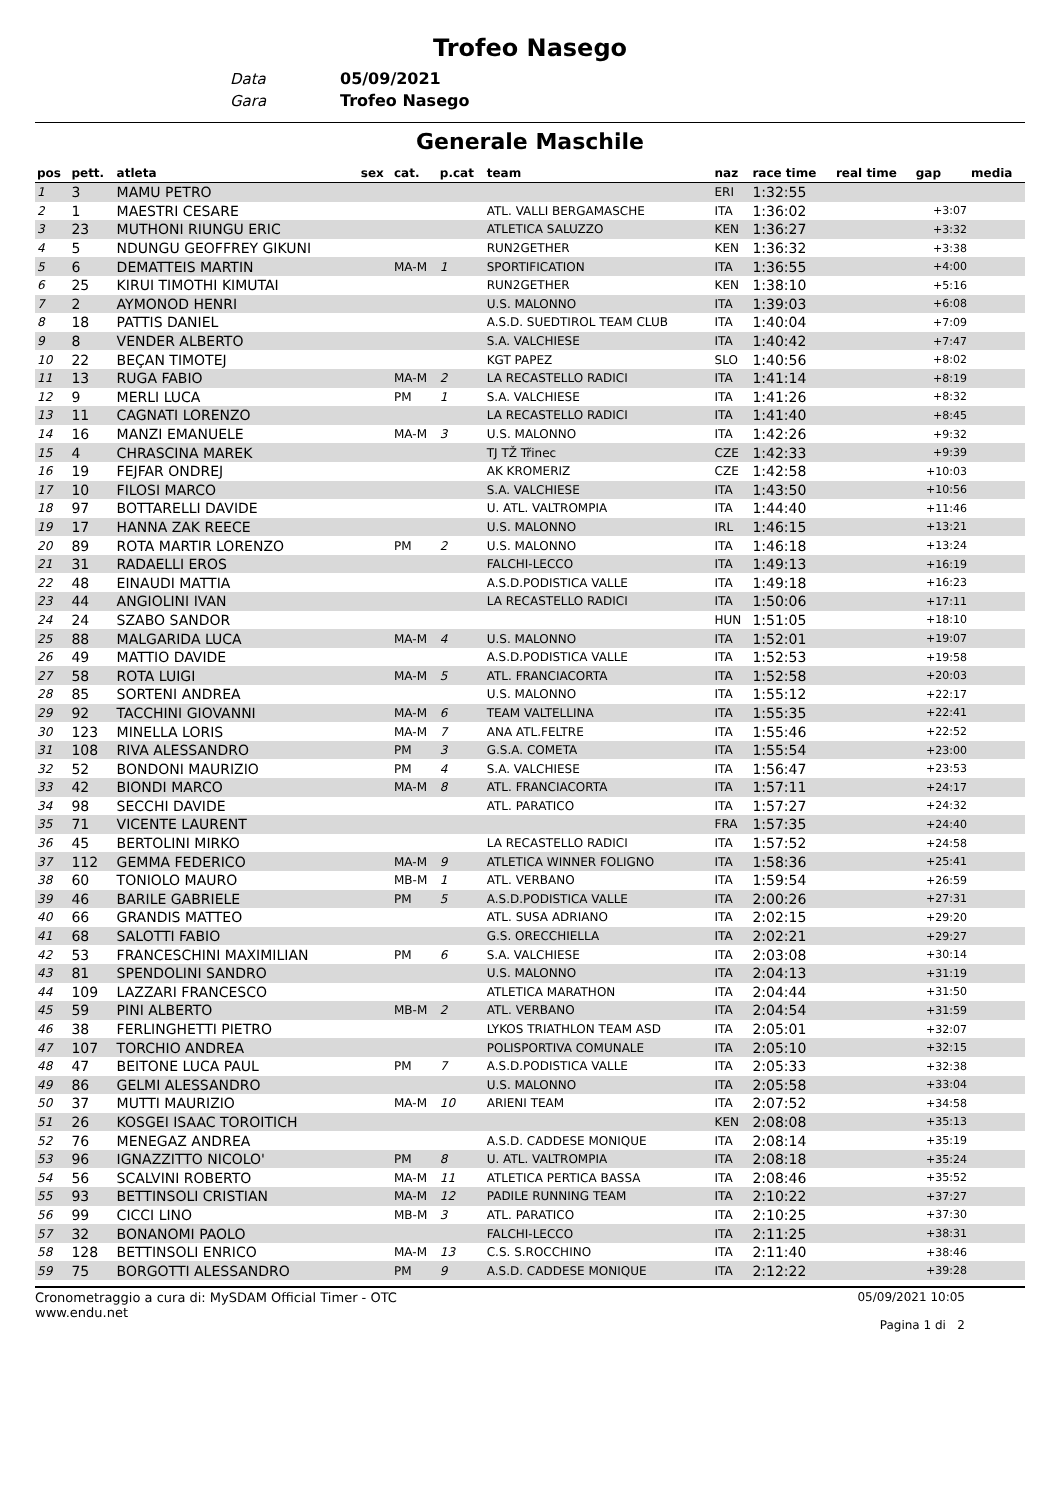Trofeo Nasego
Data 05/09/2021
Gara Trofeo Nasego
Generale Maschile
| pos | pett. | atleta | sex | cat. | p.cat | team | naz | race time | real time | gap | media |
| --- | --- | --- | --- | --- | --- | --- | --- | --- | --- | --- | --- |
| 1 | 3 | MAMU PETRO | | | | | ERI | 1:32:55 | | | |
| 2 | 1 | MAESTRI CESARE | | | | ATL. VALLI BERGAMASCHE | ITA | 1:36:02 | | +3:07 | |
| 3 | 23 | MUTHONI RIUNGU ERIC | | | | ATLETICA SALUZZO | KEN | 1:36:27 | | +3:32 | |
| 4 | 5 | NDUNGU GEOFFREY GIKUNI | | | | RUN2GETHER | KEN | 1:36:32 | | +3:38 | |
| 5 | 6 | DEMATTEIS MARTIN | | MA-M | 1 | SPORTIFICATION | ITA | 1:36:55 | | +4:00 | |
| 6 | 25 | KIRUI TIMOTHI KIMUTAI | | | | RUN2GETHER | KEN | 1:38:10 | | +5:16 | |
| 7 | 2 | AYMONOD HENRI | | | | U.S. MALONNO | ITA | 1:39:03 | | +6:08 | |
| 8 | 18 | PATTIS DANIEL | | | | A.S.D. SUEDTIROL TEAM CLUB | ITA | 1:40:04 | | +7:09 | |
| 9 | 8 | VENDER ALBERTO | | | | S.A. VALCHIESE | ITA | 1:40:42 | | +7:47 | |
| 10 | 22 | BEÇAN TIMOTEJ | | | | KGT PAPEZ | SLO | 1:40:56 | | +8:02 | |
| 11 | 13 | RUGA FABIO | | MA-M | 2 | LA RECASTELLO RADICI | ITA | 1:41:14 | | +8:19 | |
| 12 | 9 | MERLI LUCA | | PM | 1 | S.A. VALCHIESE | ITA | 1:41:26 | | +8:32 | |
| 13 | 11 | CAGNATI LORENZO | | | | LA RECASTELLO RADICI | ITA | 1:41:40 | | +8:45 | |
| 14 | 16 | MANZI EMANUELE | | MA-M | 3 | U.S. MALONNO | ITA | 1:42:26 | | +9:32 | |
| 15 | 4 | CHRASCINA MAREK | | | | TJ TŽ Třinec | CZE | 1:42:33 | | +9:39 | |
| 16 | 19 | FEJFAR ONDREJ | | | | AK KROMERIZ | CZE | 1:42:58 | | +10:03 | |
| 17 | 10 | FILOSI MARCO | | | | S.A. VALCHIESE | ITA | 1:43:50 | | +10:56 | |
| 18 | 97 | BOTTARELLI DAVIDE | | | | U. ATL. VALTROMPIA | ITA | 1:44:40 | | +11:46 | |
| 19 | 17 | HANNA ZAK REECE | | | | U.S. MALONNO | IRL | 1:46:15 | | +13:21 | |
| 20 | 89 | ROTA MARTIR LORENZO | | PM | 2 | U.S. MALONNO | ITA | 1:46:18 | | +13:24 | |
| 21 | 31 | RADAELLI EROS | | | | FALCHI-LECCO | ITA | 1:49:13 | | +16:19 | |
| 22 | 48 | EINAUDI MATTIA | | | | A.S.D.PODISTICA VALLE | ITA | 1:49:18 | | +16:23 | |
| 23 | 44 | ANGIOLINI IVAN | | | | LA RECASTELLO RADICI | ITA | 1:50:06 | | +17:11 | |
| 24 | 24 | SZABO SANDOR | | | | | HUN | 1:51:05 | | +18:10 | |
| 25 | 88 | MALGARIDA LUCA | | MA-M | 4 | U.S. MALONNO | ITA | 1:52:01 | | +19:07 | |
| 26 | 49 | MATTIO DAVIDE | | | | A.S.D.PODISTICA VALLE | ITA | 1:52:53 | | +19:58 | |
| 27 | 58 | ROTA LUIGI | | MA-M | 5 | ATL. FRANCIACORTA | ITA | 1:52:58 | | +20:03 | |
| 28 | 85 | SORTENI ANDREA | | | | U.S. MALONNO | ITA | 1:55:12 | | +22:17 | |
| 29 | 92 | TACCHINI GIOVANNI | | MA-M | 6 | TEAM VALTELLINA | ITA | 1:55:35 | | +22:41 | |
| 30 | 123 | MINELLA LORIS | | MA-M | 7 | ANA ATL.FELTRE | ITA | 1:55:46 | | +22:52 | |
| 31 | 108 | RIVA ALESSANDRO | | PM | 3 | G.S.A. COMETA | ITA | 1:55:54 | | +23:00 | |
| 32 | 52 | BONDONI MAURIZIO | | PM | 4 | S.A. VALCHIESE | ITA | 1:56:47 | | +23:53 | |
| 33 | 42 | BIONDI MARCO | | MA-M | 8 | ATL. FRANCIACORTA | ITA | 1:57:11 | | +24:17 | |
| 34 | 98 | SECCHI DAVIDE | | | | ATL. PARATICO | ITA | 1:57:27 | | +24:32 | |
| 35 | 71 | VICENTE LAURENT | | | | | FRA | 1:57:35 | | +24:40 | |
| 36 | 45 | BERTOLINI MIRKO | | | | LA RECASTELLO RADICI | ITA | 1:57:52 | | +24:58 | |
| 37 | 112 | GEMMA FEDERICO | | MA-M | 9 | ATLETICA WINNER FOLIGNO | ITA | 1:58:36 | | +25:41 | |
| 38 | 60 | TONIOLO MAURO | | MB-M | 1 | ATL. VERBANO | ITA | 1:59:54 | | +26:59 | |
| 39 | 46 | BARILE GABRIELE | | PM | 5 | A.S.D.PODISTICA VALLE | ITA | 2:00:26 | | +27:31 | |
| 40 | 66 | GRANDIS MATTEO | | | | ATL. SUSA ADRIANO | ITA | 2:02:15 | | +29:20 | |
| 41 | 68 | SALOTTI FABIO | | | | G.S. ORECCHIELLA | ITA | 2:02:21 | | +29:27 | |
| 42 | 53 | FRANCESCHINI MAXIMILIAN | | PM | 6 | S.A. VALCHIESE | ITA | 2:03:08 | | +30:14 | |
| 43 | 81 | SPENDOLINI SANDRO | | | | U.S. MALONNO | ITA | 2:04:13 | | +31:19 | |
| 44 | 109 | LAZZARI FRANCESCO | | | | ATLETICA MARATHON | ITA | 2:04:44 | | +31:50 | |
| 45 | 59 | PINI ALBERTO | | MB-M | 2 | ATL. VERBANO | ITA | 2:04:54 | | +31:59 | |
| 46 | 38 | FERLINGHETTI PIETRO | | | | LYKOS TRIATHLON TEAM ASD | ITA | 2:05:01 | | +32:07 | |
| 47 | 107 | TORCHIO ANDREA | | | | POLISPORTIVA COMUNALE | ITA | 2:05:10 | | +32:15 | |
| 48 | 47 | BEITONE LUCA PAUL | | PM | 7 | A.S.D.PODISTICA VALLE | ITA | 2:05:33 | | +32:38 | |
| 49 | 86 | GELMI ALESSANDRO | | | | U.S. MALONNO | ITA | 2:05:58 | | +33:04 | |
| 50 | 37 | MUTTI MAURIZIO | | MA-M | 10 | ARIENI TEAM | ITA | 2:07:52 | | +34:58 | |
| 51 | 26 | KOSGEI ISAAC TOROITICH | | | | | KEN | 2:08:08 | | +35:13 | |
| 52 | 76 | MENEGAZ ANDREA | | | | A.S.D. CADDESE MONIQUE | ITA | 2:08:14 | | +35:19 | |
| 53 | 96 | IGNAZZITTO NICOLO' | | PM | 8 | U. ATL. VALTROMPIA | ITA | 2:08:18 | | +35:24 | |
| 54 | 56 | SCALVINI ROBERTO | | MA-M | 11 | ATLETICA PERTICA BASSA | ITA | 2:08:46 | | +35:52 | |
| 55 | 93 | BETTINSOLI CRISTIAN | | MA-M | 12 | PADILE RUNNING TEAM | ITA | 2:10:22 | | +37:27 | |
| 56 | 99 | CICCI LINO | | MB-M | 3 | ATL. PARATICO | ITA | 2:10:25 | | +37:30 | |
| 57 | 32 | BONANOMI PAOLO | | | | FALCHI-LECCO | ITA | 2:11:25 | | +38:31 | |
| 58 | 128 | BETTINSOLI ENRICO | | MA-M | 13 | C.S. S.ROCCHINO | ITA | 2:11:40 | | +38:46 | |
| 59 | 75 | BORGOTTI ALESSANDRO | | PM | 9 | A.S.D. CADDESE MONIQUE | ITA | 2:12:22 | | +39:28 | |
Cronometraggio a cura di: MySDAM Official Timer - OTC
www.endu.net
05/09/2021 10:05
Pagina 1 di 2